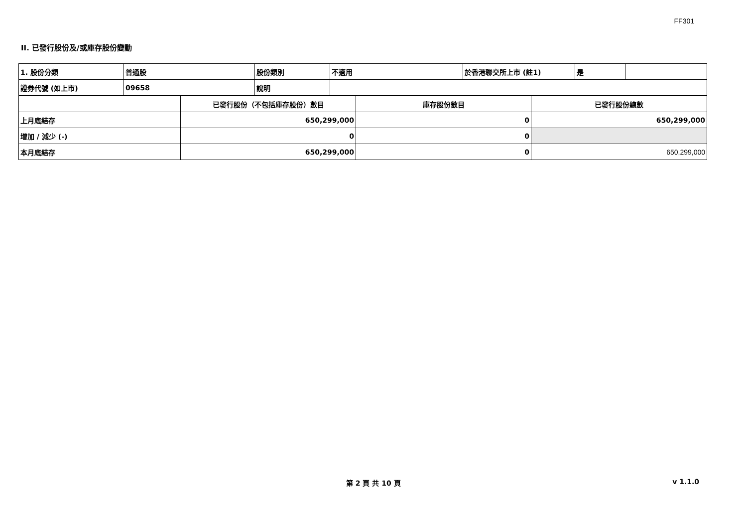FF301
II. 已發行股份及/或庫存股份變動
| 1. 股份分類 | 普通股 | 股份類別 | 不適用 | 於香港聯交所上市 (註1) | 是 | |
| 證券代號 (如上市) | 09658 | 說明 | | | | |
| | 已發行股份（不包括庫存股份）數目 | 庫存股份數目 | 已發行股份總數 |
| 上月底結存 | 650,299,000 | 0 | 650,299,000 |
| 增加 / 減少 (-) | 0 | 0 | |
| 本月底結存 | 650,299,000 | 0 | 650,299,000 |
第 2 頁 共 10 頁 v 1.1.0